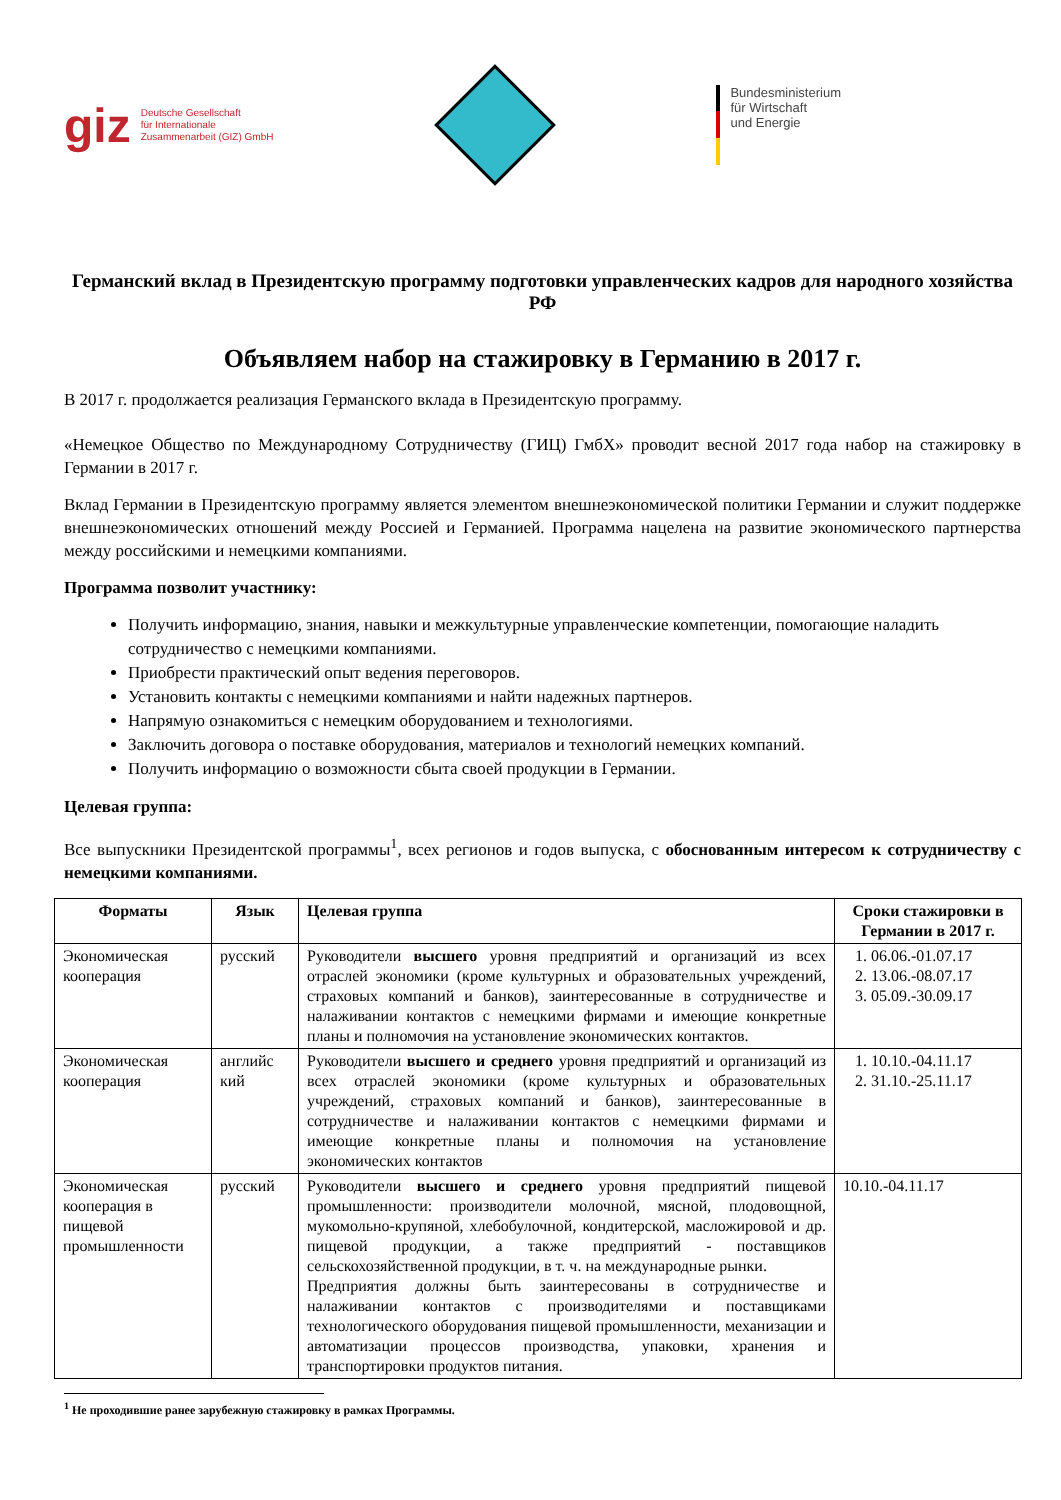giz Deutsche Gesellschaft
für Internationale
Zusammenarbeit (GIZ) GmbH
Bundesministerium
für Wirtschaft
und Energie
Германский вклад в Президентскую программу подготовки управленческих кадров для народного хозяйства РФ
Объявляем набор на стажировку в Германию в 2017 г.
В 2017 г. продолжается реализация Германского вклада в Президентскую программу.
«Немецкое Общество по Международному Сотрудничеству (ГИЦ) ГмбХ» проводит весной 2017 года набор на стажировку в Германии в 2017 г.
Вклад Германии в Президентскую программу является элементом внешнеэкономической политики Германии и служит поддержке внешнеэкономических отношений между Россией и Германией. Программа нацелена на развитие экономического партнерства между российскими и немецкими компаниями.
Программа позволит участнику:
Получить информацию, знания, навыки и межкультурные управленческие компетенции, помогающие наладить сотрудничество с немецкими компаниями.
Приобрести практический опыт ведения переговоров.
Установить контакты с немецкими компаниями и найти надежных партнеров.
Напрямую ознакомиться с немецким оборудованием и технологиями.
Заключить договора о поставке оборудования, материалов и технологий немецких компаний.
Получить информацию о возможности сбыта своей продукции в Германии.
Целевая группа:
Все выпускники Президентской программы<sup>1</sup>, всех регионов и годов выпуска, с обоснованным интересом к сотрудничеству с немецкими компаниями.
| Форматы | Язык | Целевая группа | Сроки стажировки в Германии в 2017 г. |
| --- | --- | --- | --- |
| Экономическая кооперация | русский | Руководители высшего уровня предприятий и организаций из всех отраслей экономики (кроме культурных и образовательных учреждений, страховых компаний и банков), заинтересованные в сотрудничестве и налаживании контактов с немецкими фирмами и имеющие конкретные планы и полномочия на установление экономических контактов. | 1. 06.06.-01.07.17 2. 13.06.-08.07.17 3. 05.09.-30.09.17 |
| Экономическая кооперация | английс кий | Руководители высшего и среднего уровня предприятий и организаций из всех отраслей экономики (кроме культурных и образовательных учреждений, страховых компаний и банков), заинтересованные в сотрудничестве и налаживании контактов с немецкими фирмами и имеющие конкретные планы и полномочия на установление экономических контактов | 1. 10.10.-04.11.17 2. 31.10.-25.11.17 |
| Экономическая кооперация в пищевой промышленности | русский | Руководители высшего и среднего уровня предприятий пищевой промышленности: производители молочной, мясной, плодовощной, мукомольно-крупяной, хлебобулочной, кондитерской, масложировой и др. пищевой продукции, а также предприятий - поставщиков сельскохозяйственной продукции, в т. ч. на международные рынки. Предприятия должны быть заинтересованы в сотрудничестве и налаживании контактов с производителями и поставщиками технологического оборудования пищевой промышленности, механизации и автоматизации процессов производства, упаковки, хранения и транспортировки продуктов питания. | 10.10.-04.11.17 |
<sup>1</sup> Не проходившие ранее зарубежную стажировку в рамках Программы.